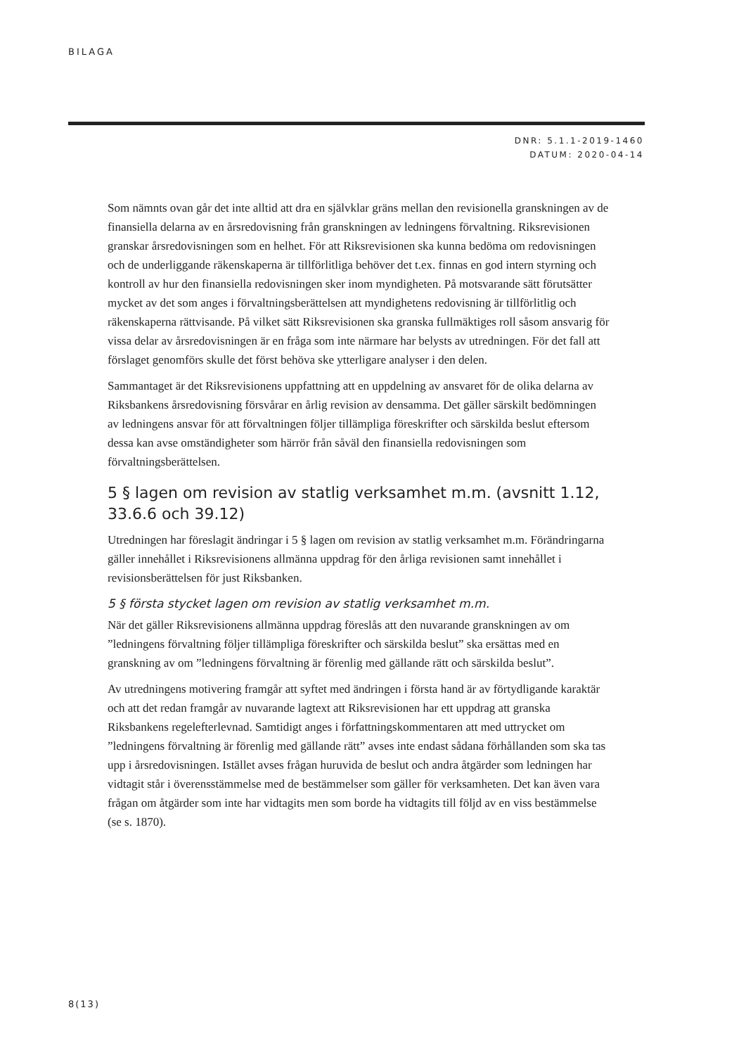BILAGA
DNR: 5.1.1-2019-1460
DATUM: 2020-04-14
Som nämnts ovan går det inte alltid att dra en självklar gräns mellan den revisionella granskningen av de finansiella delarna av en årsredovisning från granskningen av ledningens förvaltning. Riksrevisionen granskar årsredovisningen som en helhet. För att Riksrevisionen ska kunna bedöma om redovisningen och de underliggande räkenskaperna är tillförlitliga behöver det t.ex. finnas en god intern styrning och kontroll av hur den finansiella redovisningen sker inom myndigheten. På motsvarande sätt förutsätter mycket av det som anges i förvaltningsberättelsen att myndighetens redovisning är tillförlitlig och räkenskaperna rättvisande. På vilket sätt Riksrevisionen ska granska fullmäktiges roll såsom ansvarig för vissa delar av årsredovisningen är en fråga som inte närmare har belysts av utredningen. För det fall att förslaget genomförs skulle det först behöva ske ytterligare analyser i den delen.
Sammantaget är det Riksrevisionens uppfattning att en uppdelning av ansvaret för de olika delarna av Riksbankens årsredovisning försvårar en årlig revision av densamma. Det gäller särskilt bedömningen av ledningens ansvar för att förvaltningen följer tillämpliga föreskrifter och särskilda beslut eftersom dessa kan avse omständigheter som härrör från såväl den finansiella redovisningen som förvaltningsberättelsen.
5 § lagen om revision av statlig verksamhet m.m. (avsnitt 1.12, 33.6.6 och 39.12)
Utredningen har föreslagit ändringar i 5 § lagen om revision av statlig verksamhet m.m. Förändringarna gäller innehållet i Riksrevisionens allmänna uppdrag för den årliga revisionen samt innehållet i revisionsberättelsen för just Riksbanken.
5 § första stycket lagen om revision av statlig verksamhet m.m.
När det gäller Riksrevisionens allmänna uppdrag föreslås att den nuvarande granskningen av om ”ledningens förvaltning följer tillämpliga föreskrifter och särskilda beslut” ska ersättas med en granskning av om ”ledningens förvaltning är förenlig med gällande rätt och särskilda beslut”.
Av utredningens motivering framgår att syftet med ändringen i första hand är av förtydligande karaktär och att det redan framgår av nuvarande lagtext att Riksrevisionen har ett uppdrag att granska Riksbankens regelefterlevnad. Samtidigt anges i författningskommentaren att med uttrycket om ”ledningens förvaltning är förenlig med gällande rätt” avses inte endast sådana förhållanden som ska tas upp i årsredovisningen. Istället avses frågan huruvida de beslut och andra åtgärder som ledningen har vidtagit står i överensstämmelse med de bestämmelser som gäller för verksamheten. Det kan även vara frågan om åtgärder som inte har vidtagits men som borde ha vidtagits till följd av en viss bestämmelse (se s. 1870).
8(13)